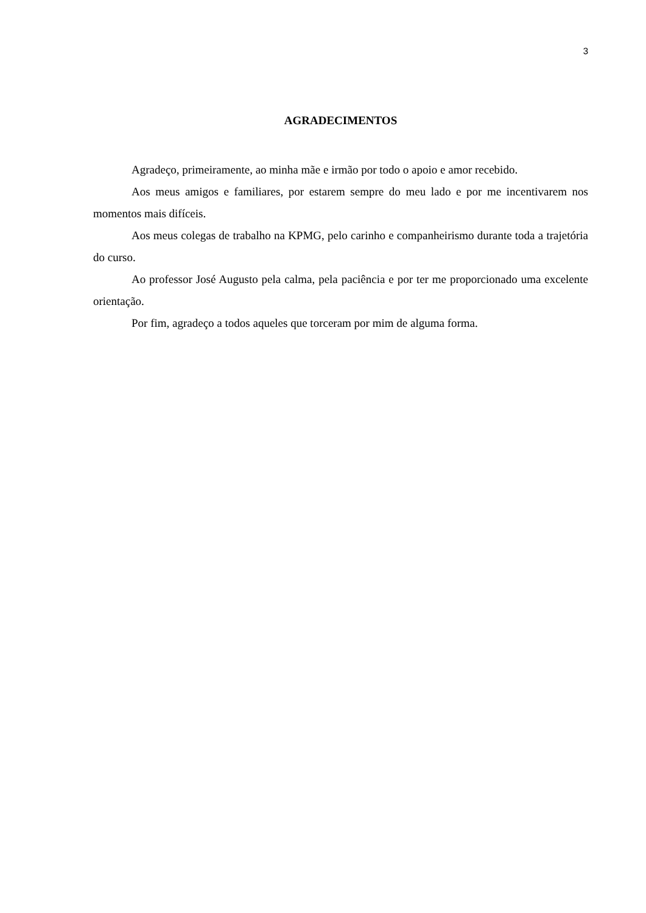3
AGRADECIMENTOS
Agradeço, primeiramente, ao minha mãe e irmão por todo o apoio e amor recebido.
Aos meus amigos e familiares, por estarem sempre do meu lado e por me incentivarem nos momentos mais difíceis.
Aos meus colegas de trabalho na KPMG, pelo carinho e companheirismo durante toda a trajetória do curso.
Ao professor José Augusto pela calma, pela paciência e por ter me proporcionado uma excelente orientação.
Por fim, agradeço a todos aqueles que torceram por mim de alguma forma.